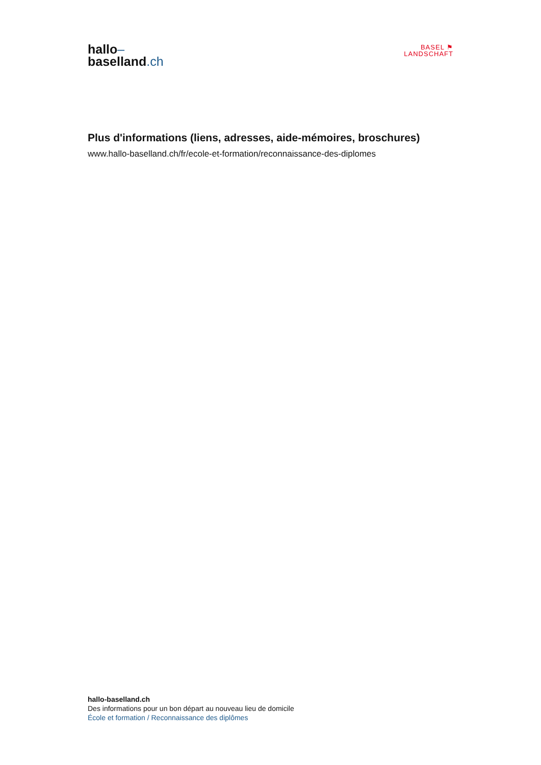hallo–
baselland.ch
BASEL ⚑
LANDSCHAFT
Plus d'informations (liens, adresses, aide-mémoires, broschures)
www.hallo-baselland.ch/fr/ecole-et-formation/reconnaissance-des-diplomes
hallo-baselland.ch
Des informations pour un bon départ au nouveau lieu de domicile
École et formation / Reconnaissance des diplômes